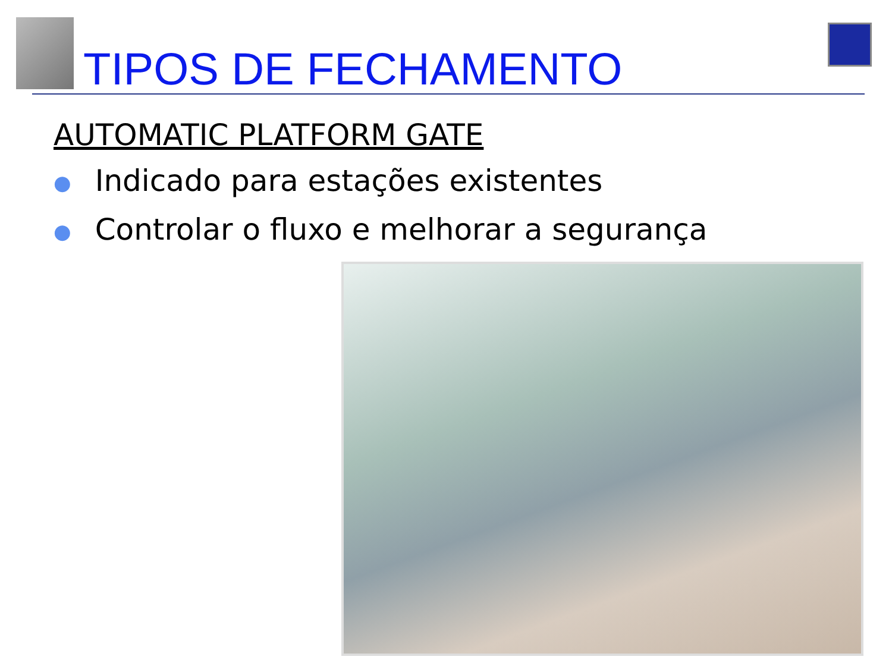TIPOS DE FECHAMENTO
AUTOMATIC PLATFORM GATE
● Indicado para estações existentes
● Controlar o fluxo e melhorar a segurança